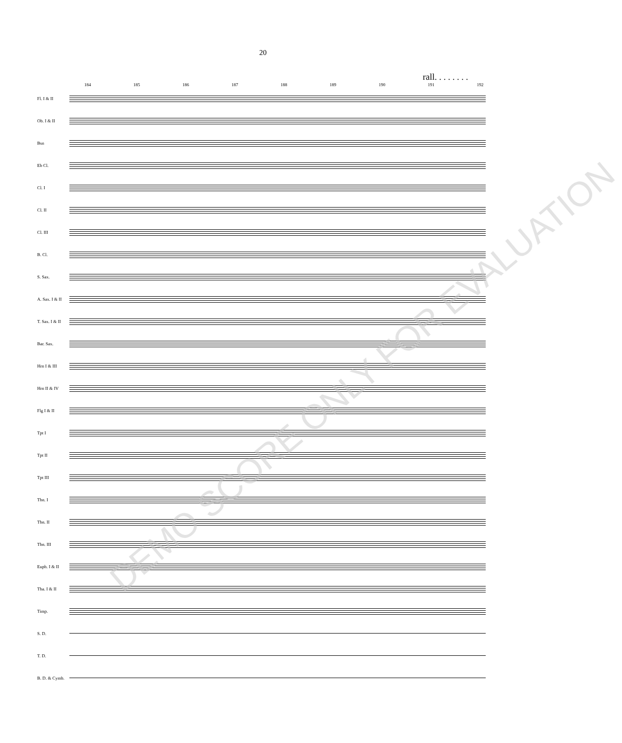20
rall. . . . . . . .
184 185 186 187 188 189 190 191 192
Fl. I & II
Ob. I & II
Bsn
Eb Cl.
Cl. I
Cl. II
Cl. III
B. Cl.
S. Sax.
A. Sax. I & II
T. Sax. I & II
Bar. Sax.
Hrn I & III
Hrn II & IV
Flg I & II
Tpt I
Tpt II
Tpt III
Tbn. I
Tbn. II
Tbn. III
Euph. I & II
Tba. I & II
Timp.
S. D.
T. D.
B. D. & Cymb.
DEMO SCORE ONLY FOR EVALUATION